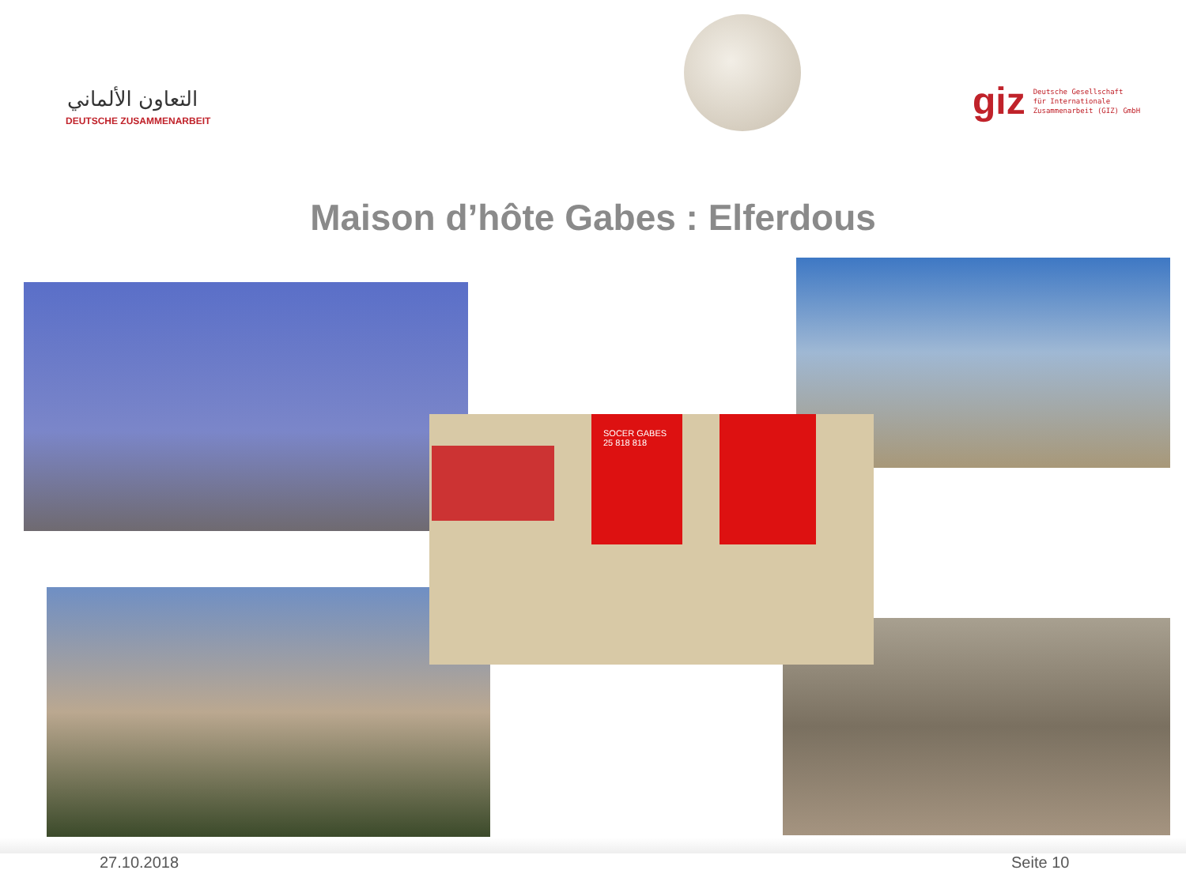التعاون الألماني
DEUTSCHE ZUSAMMENARBEIT
giz Deutsche Gesellschaft
für Internationale
Zusammenarbeit (GIZ) GmbH
Maison d’hôte Gabes : Elferdous
SOCER GABES
25 818 818
27.10.2018 Seite 10